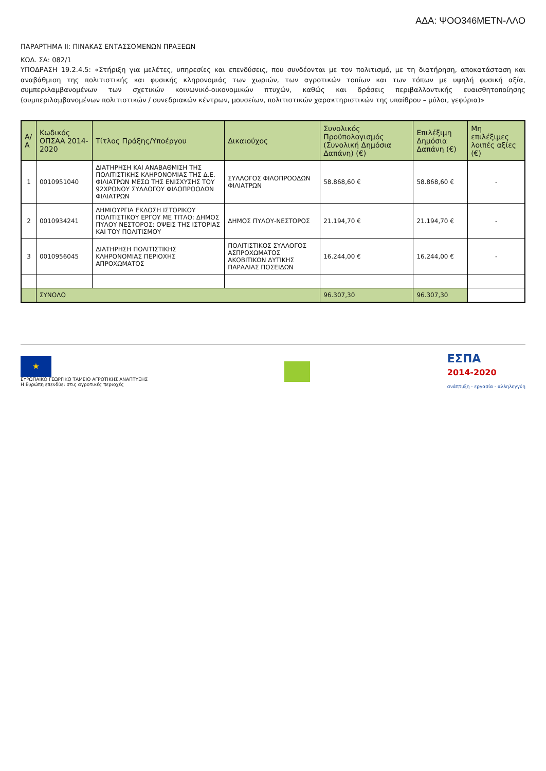ΑΔΑ: ΨΟΟ346ΜΕΤΝ-ΛΛΟ
ΠΑΡΑΡΤΗΜΑ ΙΙ: ΠΙΝΑΚΑΣ ΕΝΤΑΣΣΟΜΕΝΩΝ ΠΡΑΞΕΩΝ
ΚΩΔ. ΣΑ: 082/1
ΥΠΟΔΡΑΣΗ 19.2.4.5: «Στήριξη για μελέτες, υπηρεσίες και επενδύσεις, που συνδέονται με τον πολιτισμό, με τη διατήρηση, αποκατάσταση και αναβάθμιση της πολιτιστικής και φυσικής κληρονομιάς των χωριών, των αγροτικών τοπίων και των τόπων με υψηλή φυσική αξία, συμπεριλαμβανομένων των σχετικών κοινωνικό-οικονομικών πτυχών, καθώς και δράσεις περιβαλλοντικής ευαισθητοποίησης (συμπεριλαμβανομένων πολιτιστικών / συνεδριακών κέντρων, μουσείων, πολιτιστικών χαρακτηριστικών της υπαίθρου – μύλοι, γεφύρια)»
| Α/Α | Κωδικός ΟΠΣΑΑ 2014-2020 | Τίτλος Πράξης/Υποέργου | Δικαιούχος | Συνολικός Προϋπολογισμός (Συνολική Δημόσια Δαπάνη) (€) | Επιλέξιμη Δημόσια Δαπάνη (€) | Μη επιλέξιμες λοιπές αξίες (€) |
| --- | --- | --- | --- | --- | --- | --- |
| 1 | 0010951040 | ΔΙΑΤΗΡΗΣΗ ΚΑΙ ΑΝΑΒΑΘΜΙΣΗ ΤΗΣ ΠΟΛΙΤΙΣΤΙΚΗΣ ΚΛΗΡΟΝΟΜΙΑΣ ΤΗΣ Δ.Ε. ΦΙΛΙΑΤΡΩΝ ΜΕΣΩ ΤΗΣ ΕΝΙΣΧΥΣΗΣ ΤΟΥ 92ΧΡΟΝΟΥ ΣΥΛΛΟΓΟΥ ΦΙΛΟΠΡΟΟΔΩΝ ΦΙΛΙΑΤΡΩΝ | ΣΥΛΛΟΓΟΣ ΦΙΛΟΠΡΟΟΔΩΝ ΦΙΛΙΑΤΡΩΝ | 58.868,60 € | 58.868,60 € | - |
| 2 | 0010934241 | ΔΗΜΙΟΥΡΓΙΑ ΕΚΔΟΣΗ ΙΣΤΟΡΙΚΟΥ ΠΟΛΙΤΙΣΤΙΚΟΥ ΕΡΓΟΥ ΜΕ ΤΙΤΛΟ: ΔΗΜΟΣ ΠΥΛΟΥ ΝΕΣΤΟΡΟΣ: ΟΨΕΙΣ ΤΗΣ ΙΣΤΟΡΙΑΣ ΚΑΙ ΤΟΥ ΠΟΛΙΤΙΣΜΟΥ | ΔΗΜΟΣ ΠΥΛΟΥ-ΝΕΣΤΟΡΟΣ | 21.194,70 € | 21.194,70 € | - |
| 3 | 0010956045 | ΔΙΑΤΗΡΗΣΗ ΠΟΛΙΤΙΣΤΙΚΗΣ ΚΛΗΡΟΝΟΜΙΑΣ ΠΕΡΙΟΧΗΣ ΑΠΡΟΧΩΜΑΤΟΣ | ΠΟΛΙΤΙΣΤΙΚΟΣ ΣΥΛΛΟΓΟΣ ΑΣΠΡΟΧΩΜΑΤΟΣ ΑΚΟΒΙΤΙΚΩΝ ΔΥΤΙΚΗΣ ΠΑΡΑΛΙΑΣ ΠΟΣΕΙΔΩΝ | 16.244,00 € | 16.244,00 € | - |
| | ΣΥΝΟΛΟ | | | 96.307,30 | 96.307,30 | |
★
ΕΥΡΩΠΑΪΚΟ ΓΕΩΡΓΙΚΟ ΤΑΜΕΙΟ ΑΓΡΟΤΙΚΗΣ ΑΝΑΠΤΥΞΗΣ
Η Ευρώπη επενδύει στις αγροτικές περιοχές
ΕΣΠΑ
2014-2020
ανάπτυξη - εργασία - αλληλεγγύη